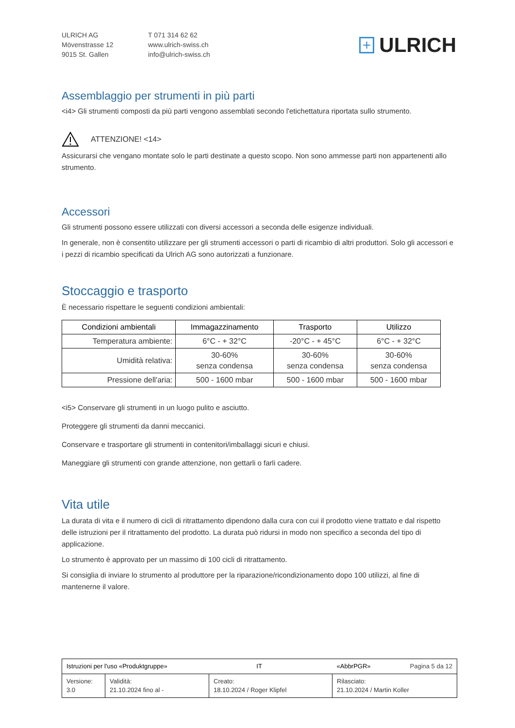ULRICH AG
Mövenstrasse 12
9015 St. Gallen
T 071 314 62 62
www.ulrich-swiss.ch
info@ulrich-swiss.ch
+ ULRICH
Assemblaggio per strumenti in più parti
<i4> Gli strumenti composti da più parti vengono assemblati secondo l'etichettatura riportata sullo strumento.
ATTENZIONE! <14>
Assicurarsi che vengano montate solo le parti destinate a questo scopo. Non sono ammesse parti non appartenenti allo strumento.
Accessori
Gli strumenti possono essere utilizzati con diversi accessori a seconda delle esigenze individuali.
In generale, non è consentito utilizzare per gli strumenti accessori o parti di ricambio di altri produttori. Solo gli accessori e i pezzi di ricambio specificati da Ulrich AG sono autorizzati a funzionare.
Stoccaggio e trasporto
È necessario rispettare le seguenti condizioni ambientali:
| Condizioni ambientali | Immagazzinamento | Trasporto | Utilizzo |
| --- | --- | --- | --- |
| Temperatura ambiente: | 6°C - + 32°C | -20°C - + 45°C | 6°C - + 32°C |
| Umidità relativa: | 30-60% senza condensa | 30-60% senza condensa | 30-60% senza condensa |
| Pressione dell'aria: | 500 - 1600 mbar | 500 - 1600 mbar | 500 - 1600 mbar |
<i5> Conservare gli strumenti in un luogo pulito e asciutto.
Proteggere gli strumenti da danni meccanici.
Conservare e trasportare gli strumenti in contenitori/imballaggi sicuri e chiusi.
Maneggiare gli strumenti con grande attenzione, non gettarli o farli cadere.
Vita utile
La durata di vita e il numero di cicli di ritrattamento dipendono dalla cura con cui il prodotto viene trattato e dal rispetto delle istruzioni per il ritrattamento del prodotto. La durata può ridursi in modo non specifico a seconda del tipo di applicazione.
Lo strumento è approvato per un massimo di 100 cicli di ritrattamento.
Si consiglia di inviare lo strumento al produttore per la riparazione/ricondizionamento dopo 100 utilizzi, al fine di mantenerne il valore.
| Istruzioni per l'uso «Produktgruppe» IT | | | «AbbrPGR» Pagina 5 da 12 |
| Versione: 3.0 | Validità: 21.10.2024 fino al - | Creato: 18.10.2024 / Roger Klipfel | Rilasciato: 21.10.2024 / Martin Koller |